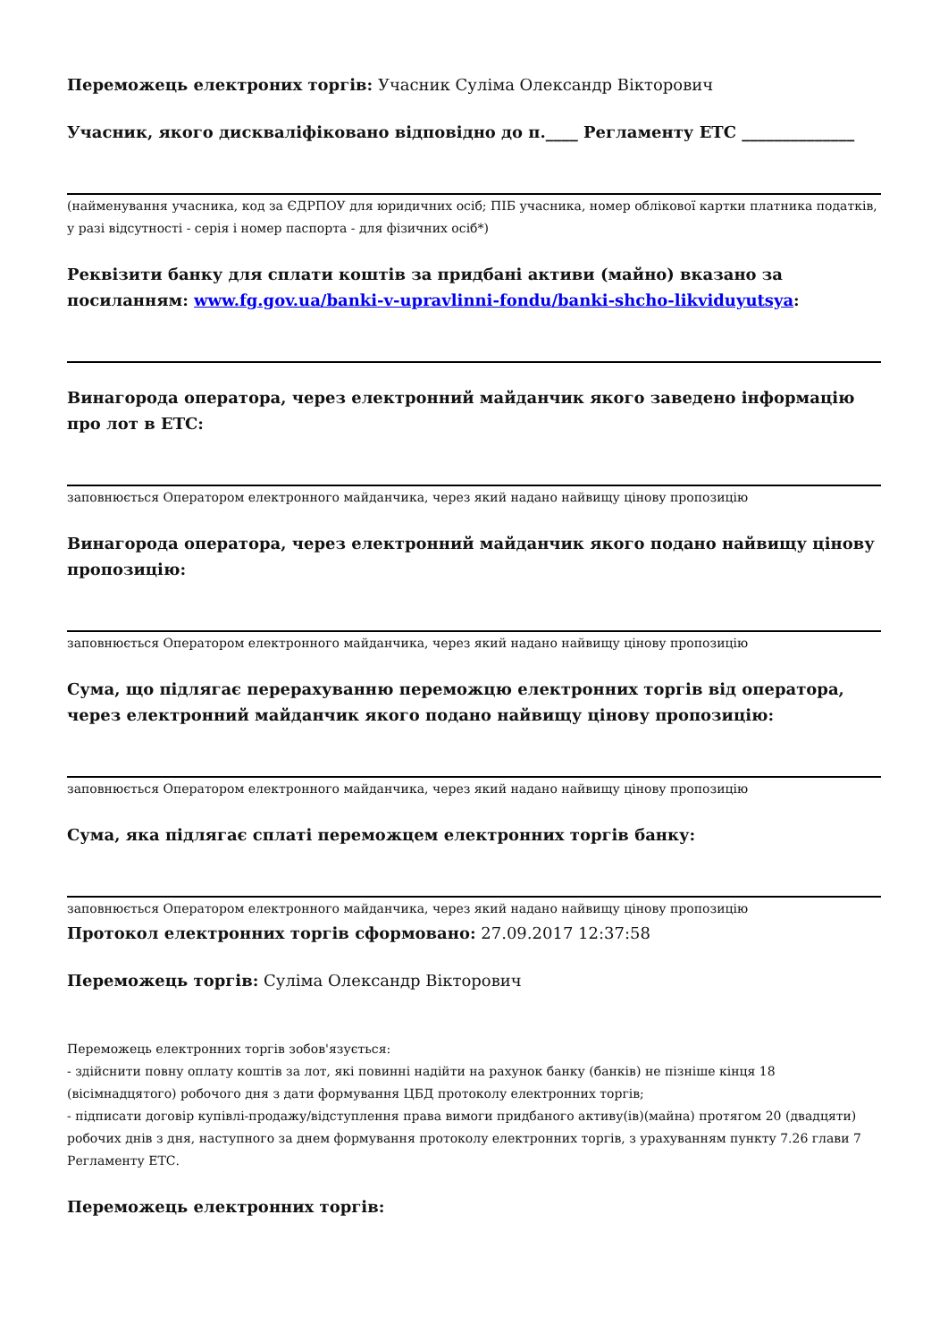Переможець електроних торгів: Учасник Суліма Олександр Вікторович
Учасник, якого дискваліфіковано відповідно до п.____ Регламенту ЕТС ______________
(найменування учасника, код за ЄДРПОУ для юридичних осіб; ПІБ учасника, номер облікової картки платника податків, у разі відсутності - серія і номер паспорта - для фізичних осіб*)
Реквізити банку для сплати коштів за придбані активи (майно) вказано за посиланням: www.fg.gov.ua/banki-v-upravlinni-fondu/banki-shcho-likviduyutsya:
Винагорода оператора, через електронний майданчик якого заведено інформацію про лот в ЕТС:
заповнюється Оператором електронного майданчика, через який надано найвищу цінову пропозицію
Винагорода оператора, через електронний майданчик якого подано найвищу цінову пропозицію:
заповнюється Оператором електронного майданчика, через який надано найвищу цінову пропозицію
Сума, що підлягає перерахуванню переможцю електронних торгів від оператора, через електронний майданчик якого подано найвищу цінову пропозицію:
заповнюється Оператором електронного майданчика, через який надано найвищу цінову пропозицію
Сума, яка підлягає сплаті переможцем електронних торгів банку:
заповнюється Оператором електронного майданчика, через який надано найвищу цінову пропозицію
Протокол електронних торгів сформовано: 27.09.2017 12:37:58
Переможець торгів: Суліма Олександр Вікторович
Переможець електронних торгів зобов'язується:
- здійснити повну оплату коштів за лот, які повинні надійти на рахунок банку (банків) не пізніше кінця 18 (вісімнадцятого) робочого дня з дати формування ЦБД протоколу електронних торгів;
- підписати договір купівлі-продажу/відступлення права вимоги придбаного активу(ів)(майна) протягом 20 (двадцяти) робочих днів з дня, наступного за днем формування протоколу електронних торгів, з урахуванням пункту 7.26 глави 7 Регламенту ЕТС.
Переможець електронних торгів: